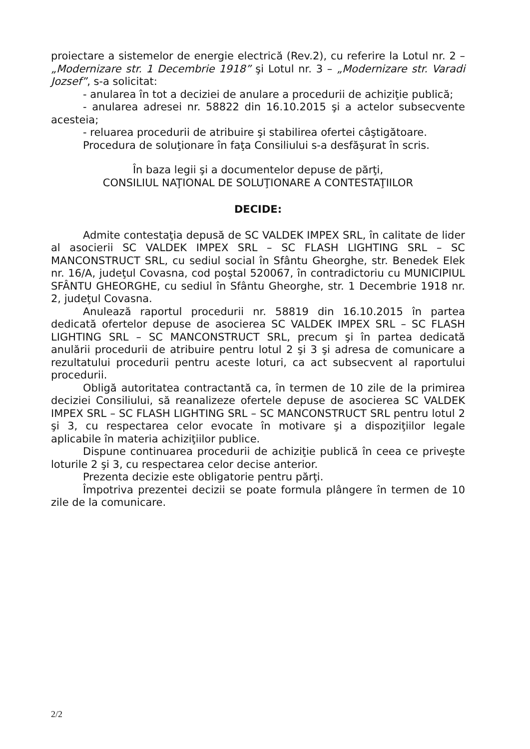proiectare a sistemelor de energie electrică (Rev.2), cu referire la Lotul nr. 2 – „Modernizare str. 1 Decembrie 1918” şi Lotul nr. 3 – „Modernizare str. Varadi Jozsef”, s-a solicitat:
- anularea în tot a deciziei de anulare a procedurii de achiziţie publică;
- anularea adresei nr. 58822 din 16.10.2015 şi a actelor subsecvente acesteia;
- reluarea procedurii de atribuire şi stabilirea ofertei câştigătoare.
Procedura de soluţionare în faţa Consiliului s-a desfăşurat în scris.
În baza legii şi a documentelor depuse de părţi,
CONSILIUL NAŢIONAL DE SOLUŢIONARE A CONTESTAŢIILOR
DECIDE:
Admite contestaţia depusă de SC VALDEK IMPEX SRL, în calitate de lider al asocierii SC VALDEK IMPEX SRL – SC FLASH LIGHTING SRL – SC MANCONSTRUCT SRL, cu sediul social în Sfântu Gheorghe, str. Benedek Elek nr. 16/A, judeţul Covasna, cod poştal 520067, în contradictoriu cu MUNICIPIUL SFÂNTU GHEORGHE, cu sediul în Sfântu Gheorghe, str. 1 Decembrie 1918 nr. 2, judeţul Covasna.
Anulează raportul procedurii nr. 58819 din 16.10.2015 în partea dedicată ofertelor depuse de asocierea SC VALDEK IMPEX SRL – SC FLASH LIGHTING SRL – SC MANCONSTRUCT SRL, precum şi în partea dedicată anulării procedurii de atribuire pentru lotul 2 şi 3 şi adresa de comunicare a rezultatului procedurii pentru aceste loturi, ca act subsecvent al raportului procedurii.
Obligă autoritatea contractantă ca, în termen de 10 zile de la primirea deciziei Consiliului, să reanalizeze ofertele depuse de asocierea SC VALDEK IMPEX SRL – SC FLASH LIGHTING SRL – SC MANCONSTRUCT SRL pentru lotul 2 şi 3, cu respectarea celor evocate în motivare şi a dispoziţiilor legale aplicabile în materia achiziţiilor publice.
Dispune continuarea procedurii de achiziţie publică în ceea ce priveşte loturile 2 şi 3, cu respectarea celor decise anterior.
Prezenta decizie este obligatorie pentru părţi.
Împotriva prezentei decizii se poate formula plângere în termen de 10 zile de la comunicare.
2/2